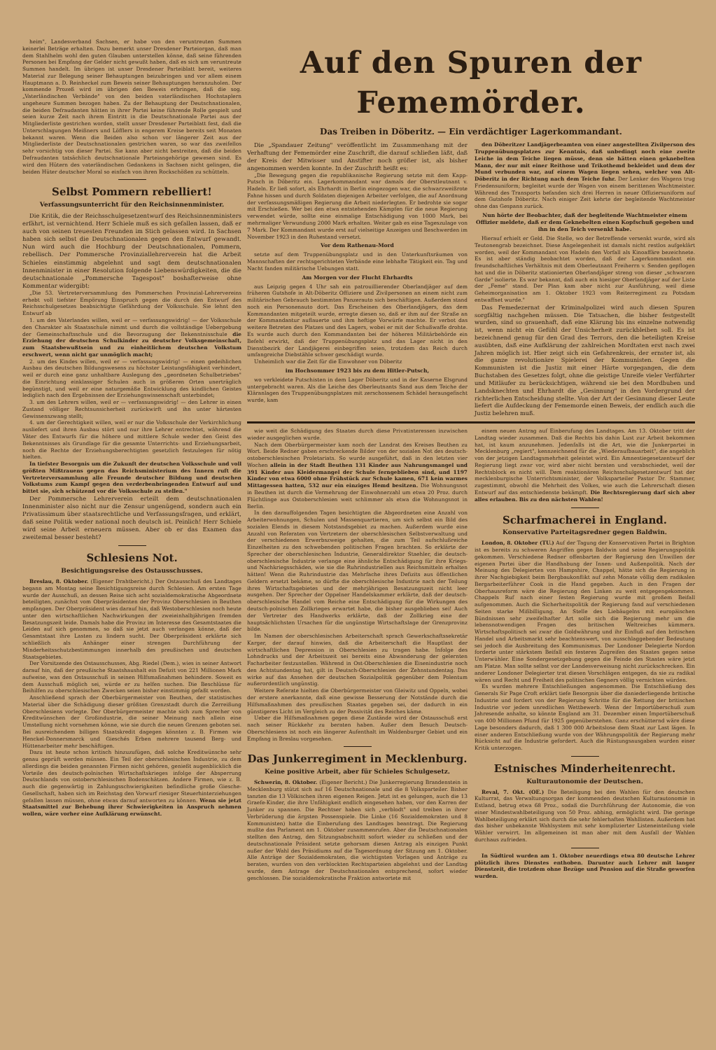heim", Landesverband Sachsen, er habe von den veruntreuten Summen keinerlei Beträge erhalten. Dazu bemerkt unser Dresdener Parteiorgan, daß man dem Stahlhelm wohl den guten Glauben unterstellen könne, daß seine führenden Personen bei Empfang der Gelder nicht gewußt haben, daß es sich um veruntreute Summen handelt. Im übrigen ist unser Dresdener Parteiblatt bereit, weiteres Material zur Belegung seiner Behauptungen beizubringen und vor allem einem Hauptmann a. D. Reinheckel zum Beweis seiner Behauptungen heranzuholen. Der kommende Prozeß wird im übrigen den Beweis erbringen, daß die sog. „Vaterländischen Verbände" von den beiden vaterländischen Hochstaplern ungeheure Summen bezogen haben. Zu der Behauptung der Deutschnationalen, die beiden Defraudanten hätten in ihrer Partei keine führende Rolle gespielt und seien kurze Zeit nach ihrem Eintritt in die Deutschnationale Partei aus der Mitgliederliste gestrichen worden, stellt unser Dresdener Parteiblatt fest, daß die Unterschlagungen Meißners und Löfflers in engerem Kreise bereits seit Monaten bekannt waren. Wenn die Beiden also schon vor längerer Zeit aus der Mitgliederliste der Deutschnationalen gestrichen waren, so war das zweifellos sehr vorsichtig von dieser Partei. Sie kann aber nicht bestreiten, daß die beiden Defraudanten tatsächlich deutschnationale Parteiangehörige gewesen sind. Es wird den Hütern des vaterländischen Gedankens in Sachsen nicht gelingen, die beiden Hüter deutscher Moral so einfach von ihren Rockschößen zu schütteln.
Selbst Pommern rebelliert!
Verfassungsunterricht für den Reichsinnenminister.
Die Kritik, die der Reichsschulgesetzentwurf des Reichsinnenministers erfährt, ist vernichtend. Herr Schiele muß es sich gefallen lassen, daß er auch von seinen treuesten Freunden im Stich gelassen wird. In Sachsen haben sich selbst die Deutschnationalen gegen den Entwurf gewandt. Nun wird auch die Hochburg der Deutschnationalen, Pommern, rebellisch. Der Pommersche Provinziallehrerverein hat die Arbeit Schieles einstimmig abgelehnt und sagt dem deutschnationalen Innenminister in einer Resolution folgende Liebenswürdigkeiten, die die deutschnationale „Pommersche Tagespost" boshafterweise ohne Kommentar widergibt:
„Die 53. Vertreterversammlung des Pommerschen Provinzial-Lehrervereins erhebt voll tiefster Empörung Einspruch gegen die durch den Entwurf des Reichsschulgesetzes beabsichtigte Gefährdung der Volksschule. Sie lehnt den Entwurf ab
1. um des Vaterlandes willen, weil er — verfassungswidrig! — der Volksschule den Charakter als Staatsschule nimmt und durch die vollständige Uebergebung der Gemeinschaftsschule und die Bevorzugung der Bekenntnisschule die Erziehung der deutschen Schulkinder zu deutscher Volksgemeinschaft, zum Staatsbewußtsein und zu einheitlichem deutschen Volkstum erschwert, wenn nicht gar unmöglich macht;
2. um des Kindes willen, weil er — verfassungswidrig! — einen gedeihlichen Ausbau des deutschen Bildungswesens zu höchster Leistungsfähigkeit verhindert, weil er durch eine ganz unhaltbare Auslegung des „geordneten Schulbetriebes" die Einrichtung einklassiger Schulen auch in größeren Orten unerträglich begünstigt, und weil er eine naturgemäße Entwicklung des kindlichen Geistes lediglich nach den Ergebnissen der Erziehungswissenschaft unterbindet;
3. um des Lehrers willen, weil er — verfassungswidrig! — den Lehrer in einen Zustand völliger Rechtsunsicherheit zurückwirft und ihn unter härtesten Gewissenszwang stellt;
4. um der Gerechtigkeit willen, weil er nur die Volksschule der Verkirchlichung ausliefert und ihren Ausbau stört und nur ihre Lehrer entrechtet, während die Väter des Entwurfs für die höhere und mittlere Schule weder den Geist des Bekenntnisses als Grundlage für die gesamte Unterrichts- und Erziehungsarbeit, noch die Rechte der Erziehungsberechtigten gesetzlich festzulegen für nötig hielten.
In tiefster Besorgnis um die Zukunft der deutschen Volksschule und voll größten Mißtrauens gegen das Reichsministerium des Innern ruft die Vertreterversammlung alle Freunde deutscher Bildung und deutschen Volkstums zum Kampf gegen den verderbenbringenden Entwurf auf und bittet sie, sich schützend vor die Volksschule zu stellen."
Der Pommersche Lehrerverein erteilt dem deutschnationalen Innenminister also nicht nur die Zensur ungenügend, sondern auch ein Privatissimum über staatsrechtliche und Verfassungsfragen, und erklärt, daß seine Politik weder national noch deutsch ist. Peinlich! Herr Schiele wird seine Arbeit erneuern müssen. Aber ob er das Examen das zweitemal besser besteht?
Schlesiens Not.
Besichtigungsreise des Ostausschusses.
Breslau, 8. Oktober. (Eigener Drahtbericht.) Der Ostausschuß des Landtages begann am Montag seine Besichtigungsreise durch Schlesien. Am ersten Tage wurde der Ausschuß, an dessen Reise sich acht sozialdemokratische Abgeordnete beteiligten, zunächst vom Oberpräsidenten der Provinz Oberschlesien in Beuthen empfangen. Der Oberpräsident wies darauf hin, daß Westoberschlesien noch heute unter den wirtschaftlichen Nachwirkungen der zweieinhalbjährigen fremden Besatzungszeit leide. Damals habe die Provinz im Interesse des Gesamtstaates die Leiden auf sich genommen, so daß sie jetzt auch verlangen könne, daß der Gesamtstaat ihre Lasten zu lindern sucht. Der Oberpräsident erklärte sich schließlich als Anhänger einer strengen Durchführung der Minderheitsschutzbestimmungen innerhalb des preußischen und deutschen Staatsgebietes.
Der Vorsitzende des Ostausschusses, Abg. Riedel (Dem.), wies in seiner Antwort darauf hin, daß der preußische Staatshaushalt ein Defizit von 221 Millionen Mark aufweise, was den Ostausschuß in seinen Hilfsmaßnahmen behindere. Soweit es dem Ausschuß möglich sei, würde er zu helfen suchen. Die Beschlüsse für Beihilfen zu oberschlesischen Zwecken seien bisher einstimmig gefaßt worden.
Anschließend sprach der Oberbürgermeister von Beuthen, der statistisches Material über die Schädigung dieser größten Grenzstadt durch die Zerreißung Oberschlesiens vorlegte. Der Oberbürgermeister machte sich zum Sprecher von Kreditwünschen der Großindustrie, die seiner Meinung nach allein eine Umstellung nicht vornehmen könne, wie sie durch die neuen Grenzen geboten sei. Bei ausreichendem billigen Staatskredit dagegen könnten z. B. Firmen wie Henckel-Donnersmarck und Gieschés Erben mehrere tausend Berg- und Hüttenarbeiter mehr beschäftigen.
Dazu ist heute schon kritisch hinzuzufügen, daß solche Kreditwünsche sehr genau geprüft werden müssen. Ein Teil der oberschlesischen Industrie, zu dem allerdings die beiden genannten Firmen nicht gehören, genießt augenblicklich die Vorteile des deutsch-polnischen Wirtschaftskrieges infolge der Absperrung Deutschlands von ostoberschlesischen Bodenschätzen. Andere Firmen, wie z. B. auch die gegenwärtig in Zahlungsschwierigkeiten befindliche große Giesche-Gesellschaft, haben sich im Reichstag den Vorwurf riesiger Steuerhinterziehungen gefallen lassen müssen, ohne etwas darauf antworten zu können. Wenn sie jetzt Staatsmittel zur Behebung ihrer Schwierigkeiten in Anspruch nehmen wollen, wäre vorher eine Aufklärung erwünscht.
Auf den Spuren der Fememörder.
Das Treiben in Döberitz. — Ein verdächtiger Lagerkommandant.
Die „Spandauer Zeitung" veröffentlicht im Zusammenhang mit der Verhaftung der Fememörder eine Zuschrift, die darauf schließen läßt, daß der Kreis der Mitwisser und Anstifter noch größer ist, als bisher angenommen werden konnte. In der Zuschrift heißt es:
„Die Bewegung gegen die republikanische Regierung setzte mit dem Kapp-Putsch in Döberitz ein. Lagerkommandant war damals der Oberstleutnant v. Hadeln. Er ließ sofort, als Ehrhardt in Berlin eingezogen war, die schwarzweißrote Fahne hissen und durch Soldaten diejenigen Arbeiter verfolgen, die auf Anordnung der verfassungsmäßigen Regierung die Arbeit niederlegten. Er bedrohte sie sogar mit Erschießen. Wer bei den etwa entstehenden Kämpfen für die neue Regierung verwendet würde, sollte eine einmalige Entschädigung von 1000 Mark, bei mehrmaliger Verwundung 2000 Mark erhalten. Weiter gab es eine Tageszulage von 7 Mark. Der Kommandant wurde erst auf vielseitige Anzeigen und Beschwerden im November 1923 in den Ruhestand versetzt.
Vor dem Rathenau-Mord
setzte auf dem Truppenübungsplatz und in den Unterkunftsräumen von Mannschaften der rechtsgerichteten Verbände eine lebhafte Tätigkeit ein. Tag und Nacht fanden militärische Uebungen statt.
Am Morgen vor der Flucht Ehrhardts
aus Leipzig gegen 4 Uhr sah ein patrouillierender Oberlandjäger auf dem früheren Gutshofe in Alt-Döberitz Offiziere und Zivilpersonen an einem nicht zum militärischen Gebrauch bestimmten Panzerauto sich beschäftigen. Außerdem stand noch ein Personenauto dort. Das Erscheinen des Oberlandjägers, das dem Kommandanten mitgeteilt wurde, erregte diesen so, daß er ihm auf der Straße an der Kommandantur auflauerte und ihm heftige Vorwürfe machte. Er verbot das weitere Betreten des Platzes und des Lagers, wobei er mit der Schußwaffe drohte. Es wurde auch durch den Kommandanten bei der höheren Militärbehörde ein Befehl erwirkt, daß der Truppenübungsplatz und das Lager nicht in den Dienstbezirk der Landjägerei einbegriffen seien, trotzdem das Reich durch umfangreiche Diebstähle schwer geschädigt wurde.
Unheimlich war die Zeit für die Einwohner von Döberitz
im Hochsommer 1923 bis zu dem Hitler-Putsch,
wo verkleidete Putschisten in dem Lager Döberitz und in der Kaserne Elsgrund untergebracht waren. Als die Leiche des Oberleutnants Sand aus dem Teiche der Kläranlagen des Truppenübungsplatzes mit zerschossenem Schädel herausgefischt wurde, kam
den Döberitzer Landjägerbeamten von einer angestellten Zivilperson des Truppenübungsplatzes zur Kenntnis, daß unbedingt noch eine zweite Leiche in dem Teiche liegen müsse, denn sie hätten einen geknebelten Mann, der nur mit einer Reithose und Trikothemd bekleidet und dem der Mund verbunden war, auf einem Wagen liegen sehen, welcher von Alt-Döberitz in der Richtung nach dem Teiche fuhr. Der Lenker des Wagens trug Friedensuniform; begleitet wurde der Wagen von einem berittenen Wachtmeister. Während des Transports befanden sich drei Herren in neuer Offiziersuniform auf dem Gutshofe Döberitz. Nach einiger Zeit kehrte der begleitende Wachtmeister ohne das Gespann zurück.
Nun hörte der Beobachter, daß der begleitende Wachtmeister einem Offizier meldete, daß er dem Geknebelten einen Kopfschuß gegeben und ihn in den Teich versenkt habe.
Hierauf erhielt er Geld. Die Stelle, wo der Betreffende versenkt wurde, wird als Teutonengrab bezeichnet. Diese Angelegenheit ist damals nicht restlos aufgeklärt worden, weil der Kommandant von Hadeln den Vorfall als Kinoaffäre bezeichnete. Es ist aber ständig beobachtet worden, daß der Lagerkommandant ein freundschaftliches Verhältnis mit dem Oberleutnant Freiherrn v. Senden gepflogen hat und die in Döberitz stationierten Oberlandjäger streng von dieser „schwarzen Garde" isolierte. Es war bekannt, daß auch ein hiesiger Oberlandjäger auf der Liste der „Feme" stand. Der Plan kam aber nicht zur Ausführung, weil diese Geheimorganisation am 1. Oktober 1923 vom Reiterregiment zu Potsdam entwaffnet wurde."
Das Femedezernat der Kriminalpolizei wird auch diesen Spuren sorgfältig nachgehen müssen. Die Tatsachen, die bisher festgestellt wurden, sind so grauenhaft, daß eine Klärung bis ins einzelne notwendig ist, wenn nicht ein Gefühl der Unsicherheit zurückbleiben soll. Es ist bezeichnend genug für den Grad des Terrors, den die beteiligten Kreise ausübten, daß eine Aufklärung der zahlreichen Mordtaten erst nach zwei Jahren möglich ist. Hier zeigt sich ein Gefahrenkreis, der ernster ist, als die ganze revolutionäre Spielerei der Kommunisten. Gegen die Kommunisten ist die Justiz mit einer Härte vorgegangen, die dem Buchstaben des Gesetzes folgt, ohne die geistige Unreife vieler Verführter und Mitläufer zu berücksichtigen, während sie bei den Mordbuben und Landsknechten und Ehrhardt die „Gesinnung" in den Vordergrund der richterlichen Entscheidung stellte. Von der Art der Gesinnung dieser Leute liefert die Aufdeckung der Fememorde einen Beweis, der endlich auch die Justiz belehren muß.
wie weit die Schädigung des Staates durch diese Privatinteressen inzwischen wieder ausgeglichen wurde.
Nach dem Oberbürgermeister kam noch der Landrat des Kreises Beuthen zu Wort. Beide Redner gaben erschreckende Bilder von der sozialen Not des deutsch-ostoberschlesischen Proletariats. So wurde ausgeführt, daß in den letzten vier Wochen allein in der Stadt Beuthen 131 Kinder aus Nahrungsmangel und 391 Kinder aus Kleidermangel der Schule ferngeblieben sind, und 1197 Kinder von etwa 6000 ohne Frühstück zur Schule kamen, 671 kein warmes Mittagessen hatten, 532 nur ein einziges Hemd besitzen. Die Wohnungsnot in Beuthen ist durch die Vermehrung der Einwohnerzahl um etwa 20 Proz. durch Flüchtlinge aus Ostoberschlesien weit schlimmer als etwa die Wohnungsnot in Berlin.
In den darauffolgenden Tagen besichtigten die Abgeordneten eine Anzahl von Arbeiterwohnungen, Schulen und Massenquartieren, um sich selbst ein Bild des sozialen Elends in diesem Notstandsgebiet zu machen. Außerdem wurde eine Anzahl von Referaten von Vertretern der oberschlesischen Selbstverwaltung und der verschiedenen Erwerbszweige gehalten, die zum Teil aufschlußreiche Einzelheiten zu den schwebenden politischen Fragen brachten. So erklärte der Sprecher der oberschlesischen Industrie, Generaldirektor Staehler, die deutsch-oberschlesische Industrie verlange eine ähnliche Entschädigung für ihre Kriegs- und Nachkriegsschäden, wie sie die Ruhrindustriellen aus Reichsmitteln erhalten hätten! Wenn die Ruhrindustrie das Mehrfache ihres Defizits aus öffentlichen Geldern ersetzt bekäme, so dürfte die oberschlesische Industrie nach der Teilung ihres Wirtschaftsgebietes und der mehrjährigen Besatzungszeit nicht leer ausgehen. Der Sprecher der Oppelner Handelskammer erklärte, daß der deutsch-oberschlesische Handel vom Reiche eine Entschädigung für die Wirkungen des deutsch-polnischen Zollkrieges erwartet habe, die bisher ausgeblieben sei! Auch der Vertreter des Handwerks erklärte, daß der Zollkrieg eine der hauptsächlichsten Ursachen für die ungünstige Wirtschaftslage der Grenzprovinz bilde.
Im Namen der oberschlesischen Arbeiterschaft sprach Gewerkschaftssekretär Karger, der darauf hinwies, daß die Arbeiterschaft die Hauptlast der wirtschaftlichen Depression in Oberschlesien zu tragen habe. Infolge des Lohndrucks und der Arbeitszeit sei bereits eine Abwanderung der gelernten Facharbeiter festzustellen. Während in Ost-Oberschlesien die Eisenindustrie noch den Achtstundentag hat, gilt in Deutsch-Oberschlesien der Zehnstundentag. Das wirke auf das Ansehen der deutschen Sozialpolitik gegenüber dem Polentum außerordentlich ungünstig.
Weitere Referate hielten die Oberbürgermeister von Gleiwitz und Oppeln, wobei der erstere anerkannte, daß eine gewisse Besserung der Notstände durch die Hilfsmaßnahmen des preußischen Staates gegeben sei, der dadurch in ein günstigeres Licht im Vergleich zu der Passivität des Reiches käme.
Ueber die Hilfsmaßnahmen gegen diese Zustände wird der Ostausschuß erst nach seiner Rückkehr zu beraten haben. Außer dem Besuch Deutsch-Oberschlesiens ist noch ein längerer Aufenthalt im Waldenburger Gebiet und ein Empfang in Breslau vorgesehen.
Das Junkerregiment in Mecklenburg.
Keine positive Arbeit, aber für Schieles Schulgesetz.
Schwerin, 8. Oktober. (Eigener Bericht.) Die Junkerregierung Brandenstein in Mecklenburg stützt sich auf 16 Deutschnationale und die 8 Volksparteiler. Bisher tanzten die 13 Völkischen ihren eigenen Reigen. Jetzt ist es gelungen, auch die 13 Graefe-Kinder, die ihre Unfähigkeit endlich eingesehen haben, vor den Karren der Junker zu spannen. Die Rechtser haben sich „verblodt" und treiben in ihrer Verbrüderung die ärgsten Possenspiele. Die Linke (16 Sozialdemokraten und 8 Kommunisten) hatte die Einberufung des Landtages beantragt. Die Regierung mußte das Parlament am 1. Oktober zusammenrufen. Aber die Deutschnationalen stellten den Antrag, den Sitzungsabschnitt sofort wieder zu schließen und der deutschnationale Präsident setzte gehorsam diesen Antrag als einzigen Punkt außer der Wahl des Präsidiums auf die Tagesordnung der Sitzung am 1. Oktober. Alle Anträge der Sozialdemokraten, die wichtigsten Vorlagen und Anträge zu beraten, wurden von den verblockten Rechtsparteien abgelehnt und der Landtag wurde, dem Antrage der Deutschnationalen entsprechend, sofort wieder geschlossen. Die sozialdemokratische Fraktion antwortete mit
einem neuen Antrag auf Einberufung des Landtages. Am 13. Oktober tritt der Landtag wieder zusammen. Daß die Rechts bis dahin Lust zur Arbeit bekommen hat, ist kaum anzunehmen. Jedenfalls ist die Art, wie die Junkerpartei in Mecklenburg „regiert", kennzeichnend für die „Wiederaufbauarbeit", die angeblich von der jetzigen Landtagsmehrheit geleistet wird. Ein Amnestiegesetzentwurf der Regierung liegt zwar vor, wird aber nicht beraten und verabschiedet, weil der Rechtsblock es nicht will. Dem reaktionären Reichsschulgesetzentwurf hat der mecklenburgische Unterrichtsminister, der Volksparteiler Pastor Dr. Stammer, zugestimmt, obwohl die Mehrheit des Volkes, wie auch die Lehrerschaft diesen Entwurf auf das entschiedenste bekämpft. Die Rechtsregierung darf sich aber alles erlauben. Bis zu den nächsten Wahlen!
Scharfmacherei in England.
Konservative Parteitagsredner gegen Baldwin.
London, 8. Oktober (TU.) Auf der Tagung der Konservativen Partei in Brighton ist es bereits zu schweren Angriffen gegen Baldwin und seine Regierungspolitik gekommen. Verschiedene Redner offenbarten der Regierung den Unwillen der eigenen Partei über die Handhabung der Innen- und Außenpolitik. Nach der Meinung des Delegierten von Hampshire, Chappel, hätte sich die Regierung in ihrer Nachgiebigkeit beim Bergbaukonflikt auf zehn Monate völlig dem radikalen Bergarbeiterführer Cook in die Hand gegeben. Auch in den Fragen der Oberhausreform wäre die Regierung den Linken zu weit entgegengekommen. Chappels Ruf nach einer festen Regierung wurde mit großem Beifall aufgenommen. Auch die Sicherheitspolitik der Regierung fand auf verschiedenen Seiten starke Mißbilligung. An Stelle des Liebäugelns mit europäischen Bündnissen sehr zweifelhafter Art solle sich die Regierung mehr um die lebensnotwendigen Fragen des britischen Weltreiches kümmern. Wirtschaftspolitisch sei zwar die Goldwährung und ihr Einfluß auf den britischen Handel und Arbeitsmarkt sehr beachtenswert, von ausschlaggebender Bedeutung sei jedoch die Ausbreitung des Kommunismus. Der Londoner Delegierte Nordon forderte unter stärkstem Beifall ein festeres Zugreifen des Staates gegen seine Unterwühler. Eine Sondergesetzgebung gegen die Feinde des Staates wäre jetzt am Platze. Man sollte selbst vor der Landesverweisung nicht zurückschrecken. Ein anderer Londoner Delegierter trat diesen Vorschlägen entgegen, da sie zu radikal wären und Recht und Freiheit des politischen Gegners völlig vernichten würden.
Es wurden mehrere Entschließungen angenommen. Die Entschließung des Generals Sir Page Croft erklärt tiefe Besorgnis über die daniederliegende britische Industrie und fordert von der Regierung Schritte für die Rettung der britischen Industrie vor jedem unredlichen Wettbewerb. Wenn der Importüberschuß zum Jahresende anhalte, so könnte England am 31. Dezember einen Importüberschuß von 400 Millionen Pfund für 1925 gegenüberstehen. Ganz erschütternd wäre diese Lage besonders dadurch, daß 1 300 000 Arbeitslose dem Staat zur Last lägen. In einer anderen Entschließung wurde von der Währungspolitik der Regierung mehr Rücksicht auf die Industrie gefordert. Auch die Rüstungsausgaben wurden einer Kritik unterzogen.
Estnisches Minderheitenrecht.
Kulturautonomie der Deutschen.
Reval, 7. Okt. (OE.) Die Beteiligung bei den Wahlen für den deutschen Kulturrat, das Verwaltungsorgan der kommenden deutschen Kulturautonomie in Estland, betrug etwa 68 Proz., sodaß die Durchführung der Autonomie, die von einer Mindestwahlbeteiligung von 50 Proz. abhing, ermöglicht wird. Die geringe Wahlbeteiligung erklärt sich durch die sehr fehlerhaften Wahllisten. Außerdem hat das bisher unbekannte Wahlsystem mit sehr komplizierter Listeneinteilung viele Wähler verwirrt. Im allgemeinen ist man aber mit dem Ausfall der Wahlen durchaus zufrieden.
In Südtirol wurden am 1. Oktober neuerdings etwa 80 deutsche Lehrer plötzlich ihres Dienstes enthoben. Darunter auch Lehrer mit langer Dienstzeit, die trotzdem ohne Bezüge und Pension auf die Straße geworfen wurden.